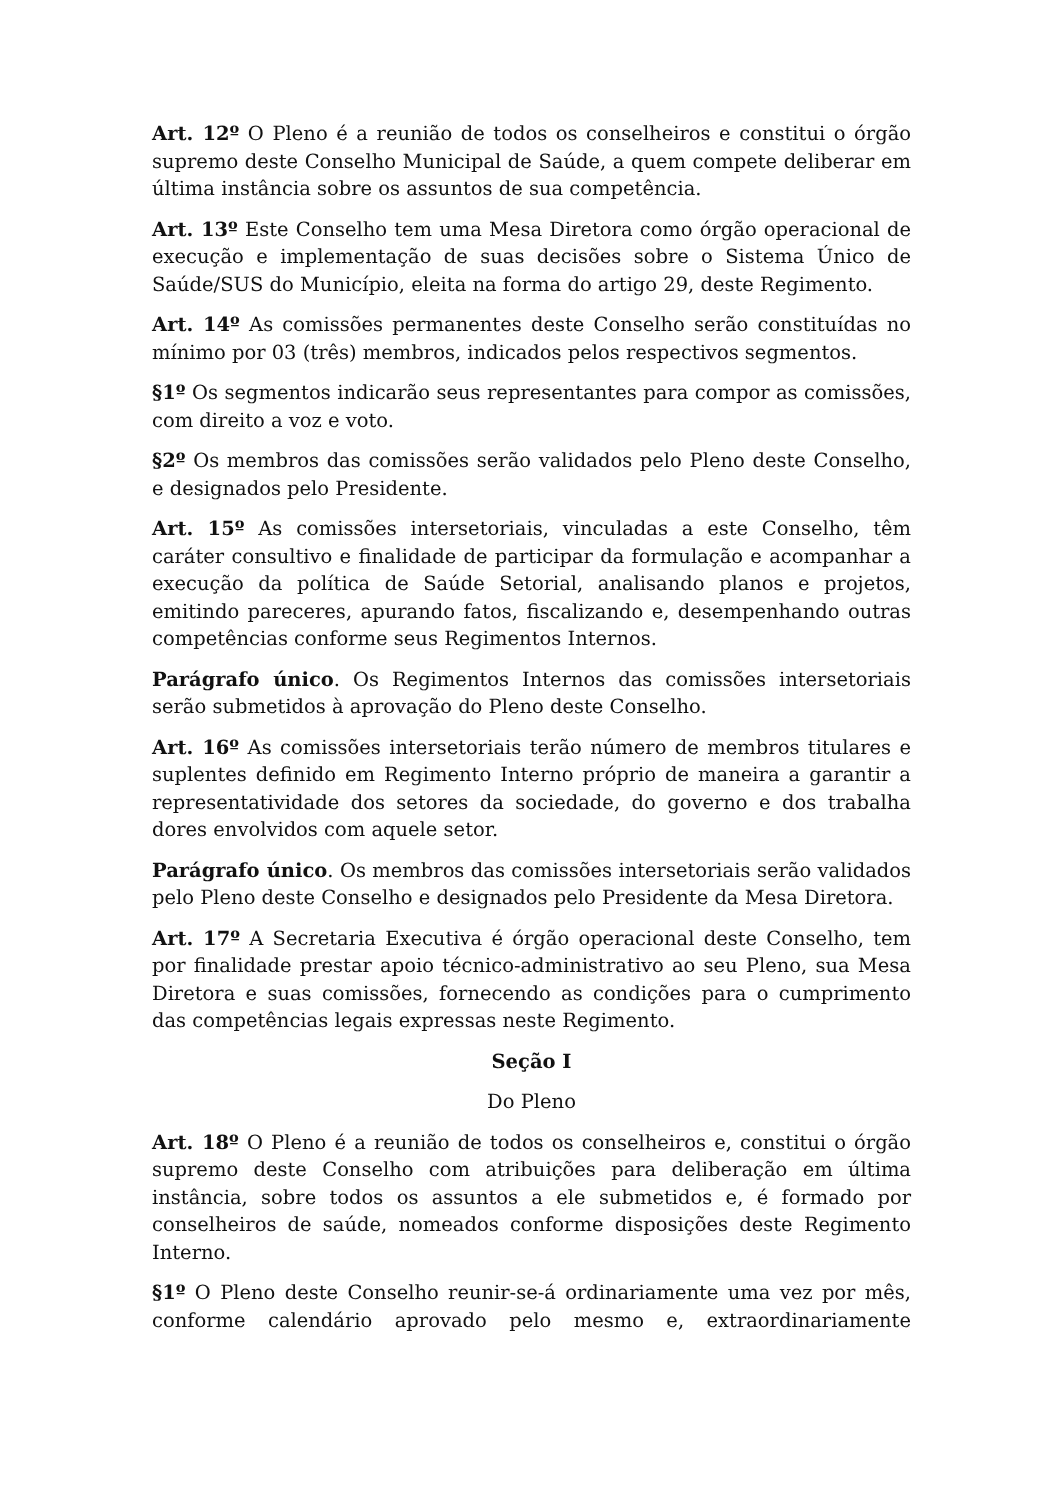Art. 12º O Pleno é a reunião de todos os conselheiros e constitui o órgão supremo deste Conselho Municipal de Saúde, a quem compete deliberar em última instância sobre os assuntos de sua competência.
Art. 13º Este Conselho tem uma Mesa Diretora como órgão operacional de execução e implementação de suas decisões sobre o Sistema Único de Saúde/SUS do Município, eleita na forma do artigo 29, deste Regimento.
Art. 14º As comissões permanentes deste Conselho serão constituídas no mínimo por 03 (três) membros, indicados pelos respectivos segmentos.
§1º Os segmentos indicarão seus representantes para compor as comissões, com direito a voz e voto.
§2º Os membros das comissões serão validados pelo Pleno deste Conselho, e designados pelo Presidente.
Art. 15º As comissões intersetoriais, vinculadas a este Conselho, têm caráter consultivo e finalidade de participar da formulação e acompanhar a execução da política de Saúde Setorial, analisando planos e projetos, emitindo pareceres, apurando fatos, fiscalizando e, desempenhando outras competências conforme seus Regimentos Internos.
Parágrafo único. Os Regimentos Internos das comissões intersetoriais serão submetidos à aprovação do Pleno deste Conselho.
Art. 16º As comissões intersetoriais terão número de membros titulares e suplentes definido em Regimento Interno próprio de maneira a garantir a representatividade dos setores da sociedade, do governo e dos trabalha dores envolvidos com aquele setor.
Parágrafo único. Os membros das comissões intersetoriais serão validados pelo Pleno deste Conselho e designados pelo Presidente da Mesa Diretora.
Art. 17º A Secretaria Executiva é órgão operacional deste Conselho, tem por finalidade prestar apoio técnico-administrativo ao seu Pleno, sua Mesa Diretora e suas comissões, fornecendo as condições para o cumprimento das competências legais expressas neste Regimento.
Seção I
Do Pleno
Art. 18º O Pleno é a reunião de todos os conselheiros e, constitui o órgão supremo deste Conselho com atribuições para deliberação em última instância, sobre todos os assuntos a ele submetidos e, é formado por conselheiros de saúde, nomeados conforme disposições deste Regimento Interno.
§1º O Pleno deste Conselho reunir-se-á ordinariamente uma vez por mês, conforme calendário aprovado pelo mesmo e, extraordinariamente